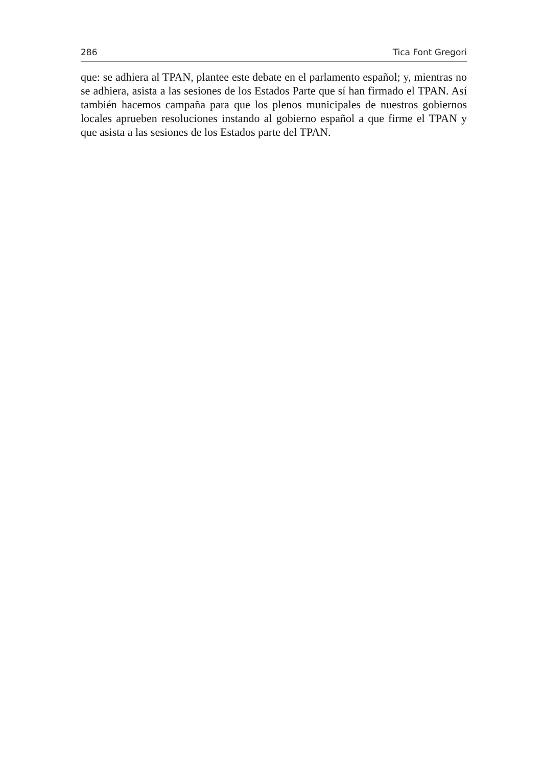286 Tica Font Gregori
que: se adhiera al TPAN, plantee este debate en el parlamento español; y, mientras no se adhiera, asista a las sesiones de los Estados Parte que sí han firmado el TPAN. Así también hacemos campaña para que los plenos municipales de nuestros gobiernos locales aprueben resoluciones instando al gobierno español a que firme el TPAN y que asista a las sesiones de los Estados parte del TPAN.